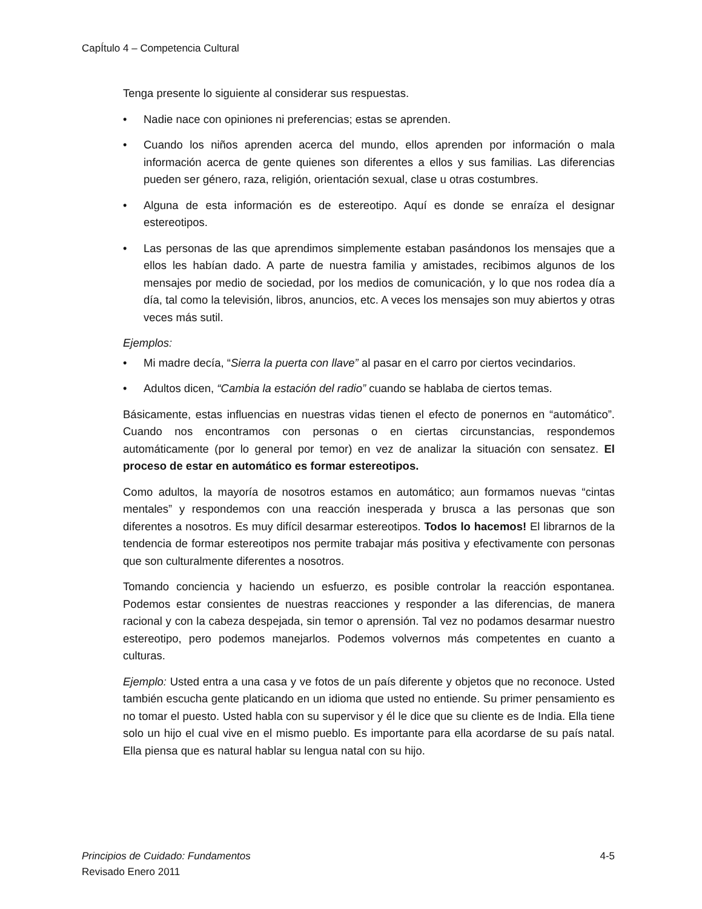CapÍtulo 4 – Competencia Cultural
Tenga presente lo siguiente al considerar sus respuestas.
• Nadie nace con opiniones ni preferencias; estas se aprenden.
• Cuando los niños aprenden acerca del mundo, ellos aprenden por información o mala información acerca de gente quienes son diferentes a ellos y sus familias. Las diferencias pueden ser género, raza, religión, orientación sexual, clase u otras costumbres.
• Alguna de esta información es de estereotipo. Aquí es donde se enraíza el designar estereotipos.
• Las personas de las que aprendimos simplemente estaban pasándonos los mensajes que a ellos les habían dado. A parte de nuestra familia y amistades, recibimos algunos de los mensajes por medio de sociedad, por los medios de comunicación, y lo que nos rodea día a día, tal como la televisión, libros, anuncios, etc. A veces los mensajes son muy abiertos y otras veces más sutil.
Ejemplos:
• Mi madre decía, “Sierra la puerta con llave” al pasar en el carro por ciertos vecindarios.
• Adultos dicen, “Cambia la estación del radio” cuando se hablaba de ciertos temas.
Básicamente, estas influencias en nuestras vidas tienen el efecto de ponernos en “automático”. Cuando nos encontramos con personas o en ciertas circunstancias, respondemos automáticamente (por lo general por temor) en vez de analizar la situación con sensatez. El proceso de estar en automático es formar estereotipos.
Como adultos, la mayoría de nosotros estamos en automático; aun formamos nuevas “cintas mentales” y respondemos con una reacción inesperada y brusca a las personas que son diferentes a nosotros. Es muy difícil desarmar estereotipos. Todos lo hacemos! El librarnos de la tendencia de formar estereotipos nos permite trabajar más positiva y efectivamente con personas que son culturalmente diferentes a nosotros.
Tomando conciencia y haciendo un esfuerzo, es posible controlar la reacción espontanea. Podemos estar consientes de nuestras reacciones y responder a las diferencias, de manera racional y con la cabeza despejada, sin temor o aprensión. Tal vez no podamos desarmar nuestro estereotipo, pero podemos manejarlos. Podemos volvernos más competentes en cuanto a culturas.
Ejemplo: Usted entra a una casa y ve fotos de un país diferente y objetos que no reconoce. Usted también escucha gente platicando en un idioma que usted no entiende. Su primer pensamiento es no tomar el puesto. Usted habla con su supervisor y él le dice que su cliente es de India. Ella tiene solo un hijo el cual vive en el mismo pueblo. Es importante para ella acordarse de su país natal. Ella piensa que es natural hablar su lengua natal con su hijo.
Principios de Cuidado: Fundamentos 4-5
Revisado Enero 2011